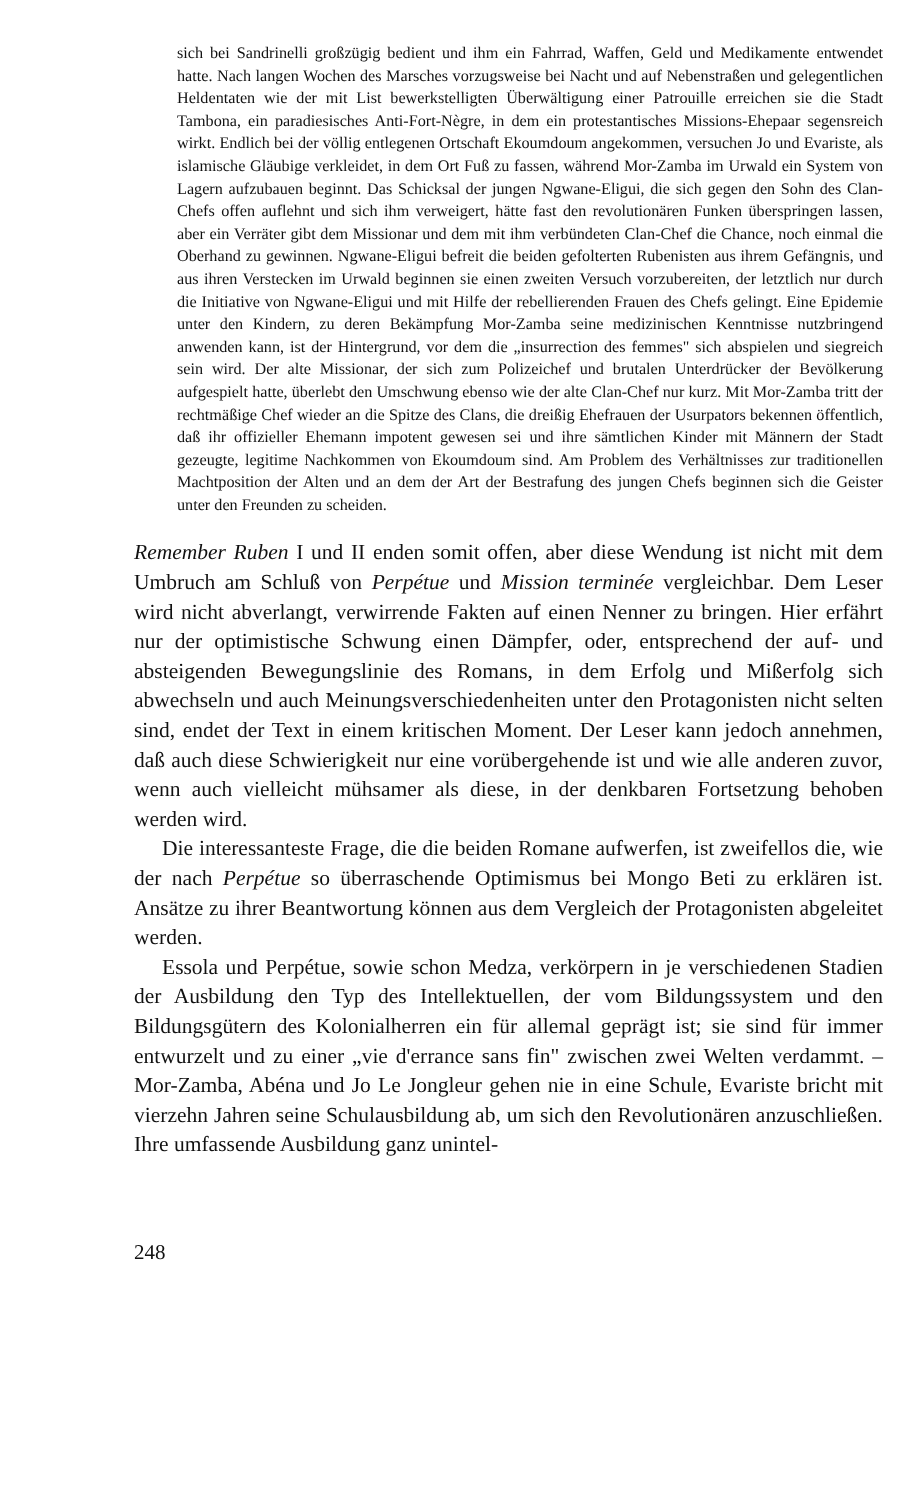sich bei Sandrinelli großzügig bedient und ihm ein Fahrrad, Waffen, Geld und Medikamente entwendet hatte. Nach langen Wochen des Marsches vorzugsweise bei Nacht und auf Nebenstraßen und gelegentlichen Heldentaten wie der mit List bewerkstelligten Überwältigung einer Patrouille erreichen sie die Stadt Tambona, ein paradiesisches Anti-Fort-Nègre, in dem ein protestantisches Missions-Ehepaar segensreich wirkt. Endlich bei der völlig entlegenen Ortschaft Ekoumdoum angekommen, versuchen Jo und Evariste, als islamische Gläubige verkleidet, in dem Ort Fuß zu fassen, während Mor-Zamba im Urwald ein System von Lagern aufzubauen beginnt. Das Schicksal der jungen Ngwane-Eligui, die sich gegen den Sohn des Clan-Chefs offen auflehnt und sich ihm verweigert, hätte fast den revolutionären Funken überspringen lassen, aber ein Verräter gibt dem Missionar und dem mit ihm verbündeten Clan-Chef die Chance, noch einmal die Oberhand zu gewinnen. Ngwane-Eligui befreit die beiden gefolterten Rubenisten aus ihrem Gefängnis, und aus ihren Verstecken im Urwald beginnen sie einen zweiten Versuch vorzubereiten, der letztlich nur durch die Initiative von Ngwane-Eligui und mit Hilfe der rebellierenden Frauen des Chefs gelingt. Eine Epidemie unter den Kindern, zu deren Bekämpfung Mor-Zamba seine medizinischen Kenntnisse nutzbringend anwenden kann, ist der Hintergrund, vor dem die „insurrection des femmes" sich abspielen und siegreich sein wird. Der alte Missionar, der sich zum Polizeichef und brutalen Unterdrücker der Bevölkerung aufgespielt hatte, überlebt den Umschwung ebenso wie der alte Clan-Chef nur kurz. Mit Mor-Zamba tritt der rechtmäßige Chef wieder an die Spitze des Clans, die dreißig Ehefrauen der Usurpators bekennen öffentlich, daß ihr offizieller Ehemann impotent gewesen sei und ihre sämtlichen Kinder mit Männern der Stadt gezeugte, legitime Nachkommen von Ekoumdoum sind. Am Problem des Verhältnisses zur traditionellen Machtposition der Alten und an dem der Art der Bestrafung des jungen Chefs beginnen sich die Geister unter den Freunden zu scheiden.
Remember Ruben I und II enden somit offen, aber diese Wendung ist nicht mit dem Umbruch am Schluß von Perpétue und Mission terminée vergleichbar. Dem Leser wird nicht abverlangt, verwirrende Fakten auf einen Nenner zu bringen. Hier erfährt nur der optimistische Schwung einen Dämpfer, oder, entsprechend der auf- und absteigenden Bewegungslinie des Romans, in dem Erfolg und Mißerfolg sich abwechseln und auch Meinungsverschiedenheiten unter den Protagonisten nicht selten sind, endet der Text in einem kritischen Moment. Der Leser kann jedoch annehmen, daß auch diese Schwierigkeit nur eine vorübergehende ist und wie alle anderen zuvor, wenn auch vielleicht mühsamer als diese, in der denkbaren Fortsetzung behoben werden wird.
Die interessanteste Frage, die die beiden Romane aufwerfen, ist zweifellos die, wie der nach Perpétue so überraschende Optimismus bei Mongo Beti zu erklären ist. Ansätze zu ihrer Beantwortung können aus dem Vergleich der Protagonisten abgeleitet werden.
Essola und Perpétue, sowie schon Medza, verkörpern in je verschiedenen Stadien der Ausbildung den Typ des Intellektuellen, der vom Bildungssystem und den Bildungsgütern des Kolonialherren ein für allemal geprägt ist; sie sind für immer entwurzelt und zu einer „vie d'errance sans fin" zwischen zwei Welten verdammt. – Mor-Zamba, Abéna und Jo Le Jongleur gehen nie in eine Schule, Evariste bricht mit vierzehn Jahren seine Schulausbildung ab, um sich den Revolutionären anzuschließen. Ihre umfassende Ausbildung ganz unintel-
248